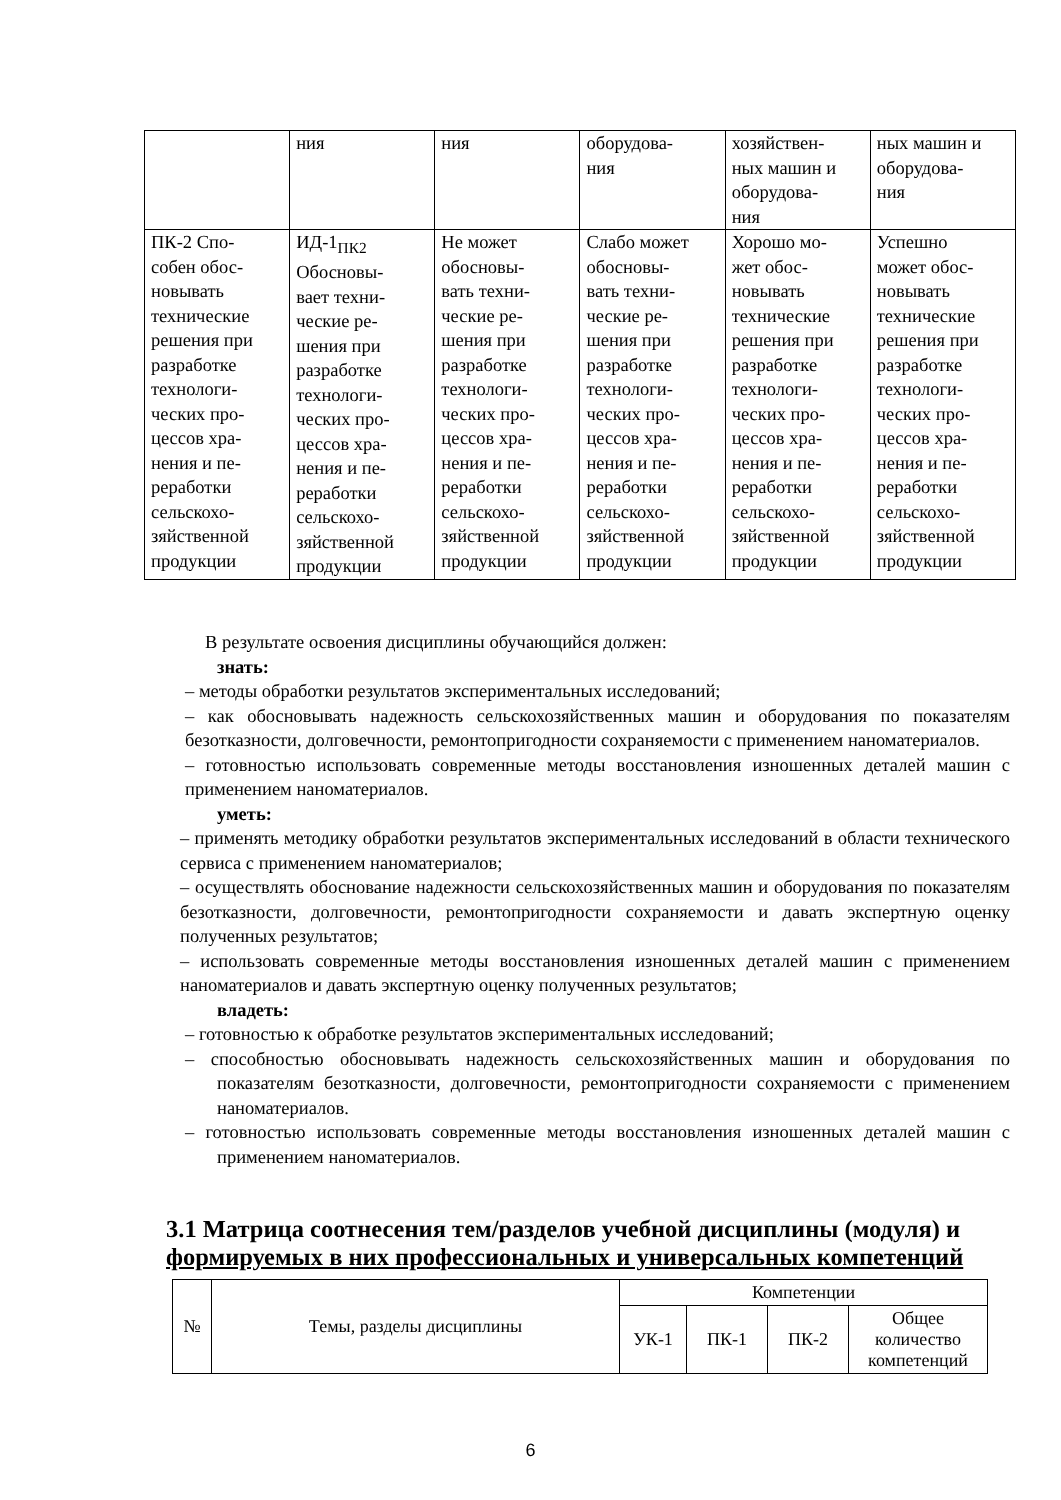| | ния | ния | оборудова- ния | хозяйствен- ных машин и оборудова- ния | ных машин и оборудова- ния |
| ПК-2 Спо- собен обос- новывать технические решения при разработке технологи- ческих про- цессов хра- нения и пе- реработки сельскохо- зяйственной продукции | ИД-1<sub>ПК2</sub> Обосновы- вает техни- ческие ре- шения при разработке технологи- ческих про- цессов хра- нения и пе- реработки сельскохо- зяйственной продукции | Не может обосновы- вать техни- ческие ре- шения при разработке технологи- ческих про- цессов хра- нения и пе- реработки сельскохо- зяйственной продукции | Слабо может обосновы- вать техни- ческие ре- шения при разработке технологи- ческих про- цессов хра- нения и пе- реработки сельскохо- зяйственной продукции | Хорошо мо- жет обос- новывать технические решения при разработке технологи- ческих про- цессов хра- нения и пе- реработки сельскохо- зяйственной продукции | Успешно может обос- новывать технические решения при разработке технологи- ческих про- цессов хра- нения и пе- реработки сельскохо- зяйственной продукции |
В результате освоения дисциплины обучающийся должен:
знать:
– методы обработки результатов экспериментальных исследований;
– как обосновывать надежность сельскохозяйственных машин и оборудования по показателям безотказности, долговечности, ремонтопригодности сохраняемости с применением наноматериалов.
– готовностью использовать современные методы восстановления изношенных деталей машин с применением наноматериалов.
уметь:
– применять методику обработки результатов экспериментальных исследований в области технического сервиса с применением наноматериалов;
– осуществлять обоснование надежности сельскохозяйственных машин и оборудования по показателям безотказности, долговечности, ремонтопригодности сохраняемости и давать экспертную оценку полученных результатов;
– использовать современные методы восстановления изношенных деталей машин с применением наноматериалов и давать экспертную оценку полученных результатов;
владеть:
– готовностью к обработке результатов экспериментальных исследований;
– способностью обосновывать надежность сельскохозяйственных машин и оборудования по показателям безотказности, долговечности, ремонтопригодности сохраняемости с применением наноматериалов.
– готовностью использовать современные методы восстановления изношенных деталей машин с применением наноматериалов.
3.1 Матрица соотнесения тем/разделов учебной дисциплины (модуля) и формируемых в них профессиональных и универсальных компетенций
| № | Темы, разделы дисциплины | Компетенции | | | |
| --- | --- | --- | --- | --- | --- |
| | | УК-1 | ПК-1 | ПК-2 | Общее количество компетенций |
6